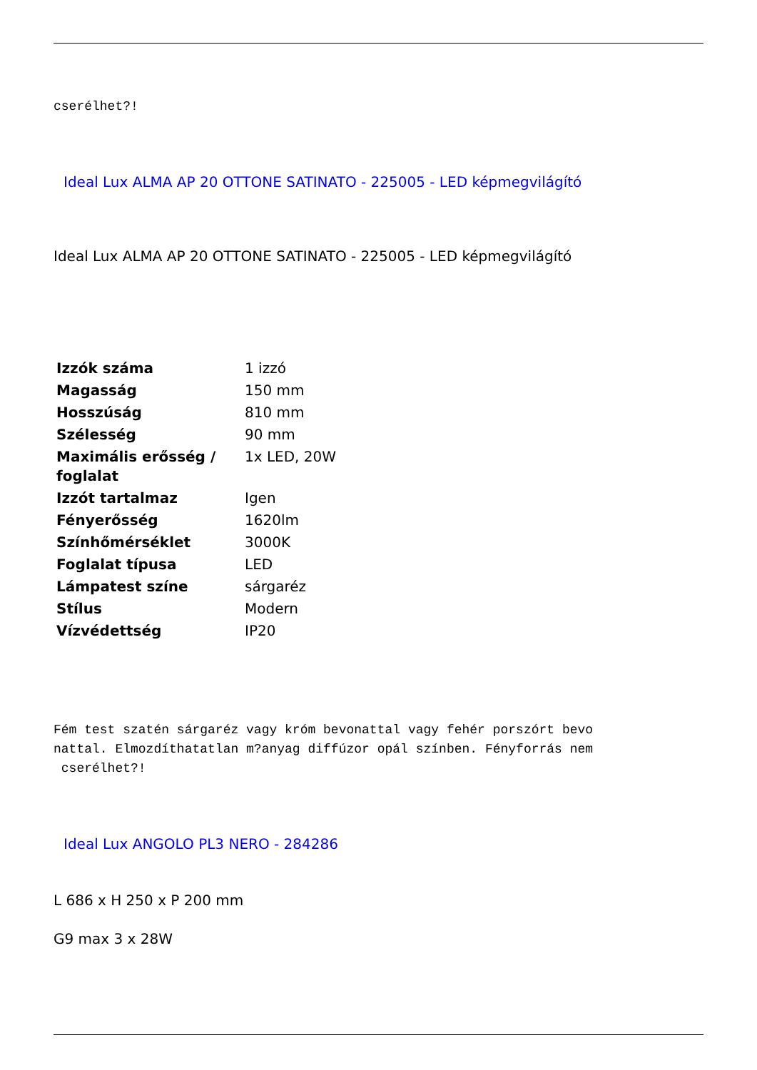cserélhet?!
Ideal Lux ALMA AP 20 OTTONE SATINATO - 225005 - LED képmegvilágító
Ideal Lux ALMA AP 20 OTTONE SATINATO - 225005 - LED képmegvilágító
| Izzók száma | 1 izzó |
| Magasság | 150 mm |
| Hosszúság | 810 mm |
| Szélesség | 90 mm |
| Maximális erősség / foglalat | 1x LED, 20W |
| Izzót tartalmaz | Igen |
| Fényerősség | 1620lm |
| Színhőmérséklet | 3000K |
| Foglalat típusa | LED |
| Lámpatest színe | sárgaréz |
| Stílus | Modern |
| Vízvédettség | IP20 |
Fém test szatén sárgaréz vagy króm bevonattal vagy fehér porszórt bevo
nattal. Elmozdíthatatlan m?anyag diffúzor opál színben. Fényforrás nem
cserélhet?!
Ideal Lux ANGOLO PL3 NERO - 284286
L 686 x H 250 x P 200 mm
G9 max 3 x 28W